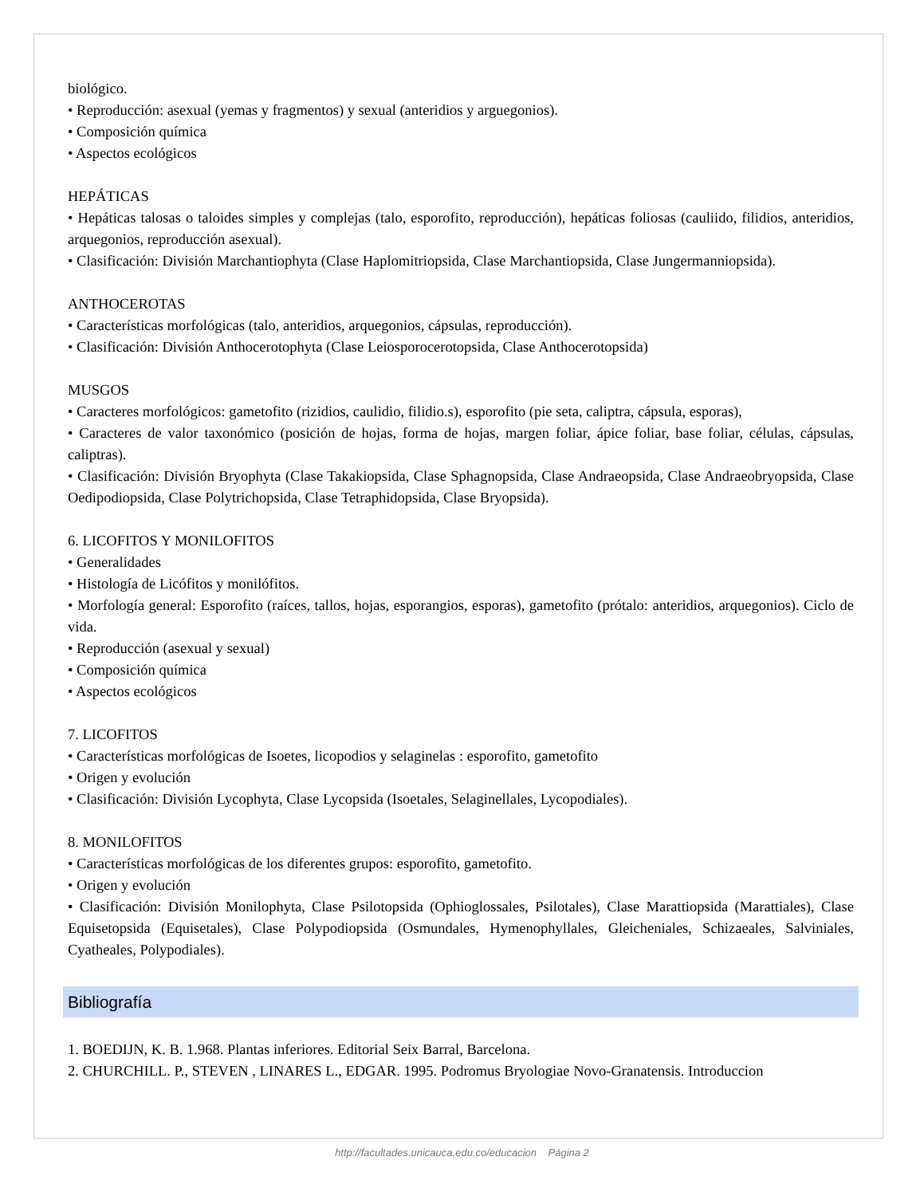biológico.
• Reproducción: asexual (yemas y fragmentos) y sexual (anteridios y arguegonios).
• Composición química
• Aspectos ecológicos
HEPÁTICAS
• Hepáticas talosas o taloides simples y complejas (talo, esporofito, reproducción), hepáticas foliosas (cauliido, filidios, anteridios, arquegonios, reproducción asexual).
• Clasificación: División Marchantiophyta (Clase Haplomitriopsida, Clase Marchantiopsida, Clase Jungermanniopsida).
ANTHOCEROTAS
• Características morfológicas (talo, anteridios, arquegonios, cápsulas, reproducción).
• Clasificación: División Anthocerotophyta (Clase Leiosporocerotopsida, Clase Anthocerotopsida)
MUSGOS
• Caracteres morfológicos: gametofito (rizidios, caulidio, filidio.s), esporofito (pie seta, caliptra, cápsula, esporas),
• Caracteres de valor taxonómico (posición de hojas, forma de hojas, margen foliar, ápice foliar, base foliar, células, cápsulas, caliptras).
• Clasificación: División Bryophyta (Clase Takakiopsida, Clase Sphagnopsida, Clase Andraeopsida, Clase Andraeobryopsida, Clase Oedipodiopsida, Clase Polytrichopsida, Clase Tetraphidopsida, Clase Bryopsida).
6. LICOFITOS Y MONILOFITOS
• Generalidades
• Histología de Licófitos y monilófitos.
• Morfología general: Esporofito (raíces, tallos, hojas, esporangios, esporas), gametofito (prótalo: anteridios, arquegonios). Ciclo de vida.
• Reproducción (asexual y sexual)
• Composición química
• Aspectos ecológicos
7. LICOFITOS
• Características morfológicas de Isoetes, licopodios y selaginelas : esporofito, gametofito
• Origen y evolución
• Clasificación: División Lycophyta, Clase Lycopsida (Isoetales, Selaginellales, Lycopodiales).
8. MONILOFITOS
• Características morfológicas de los diferentes grupos: esporofito, gametofito.
• Origen y evolución
• Clasificación: División Monilophyta, Clase Psilotopsida (Ophioglossales, Psilotales), Clase Marattiopsida (Marattiales), Clase Equisetopsida (Equisetales), Clase Polypodiopsida (Osmundales, Hymenophyllales, Gleicheniales, Schizaeales, Salviniales, Cyatheales, Polypodiales).
Bibliografía
1. BOEDIJN, K. B. 1.968. Plantas inferiores. Editorial Seix Barral, Barcelona.
2. CHURCHILL. P., STEVEN , LINARES L., EDGAR. 1995. Podromus Bryologiae Novo-Granatensis. Introduccion
http://facultades.unicauca.edu.co/educacion Página 2